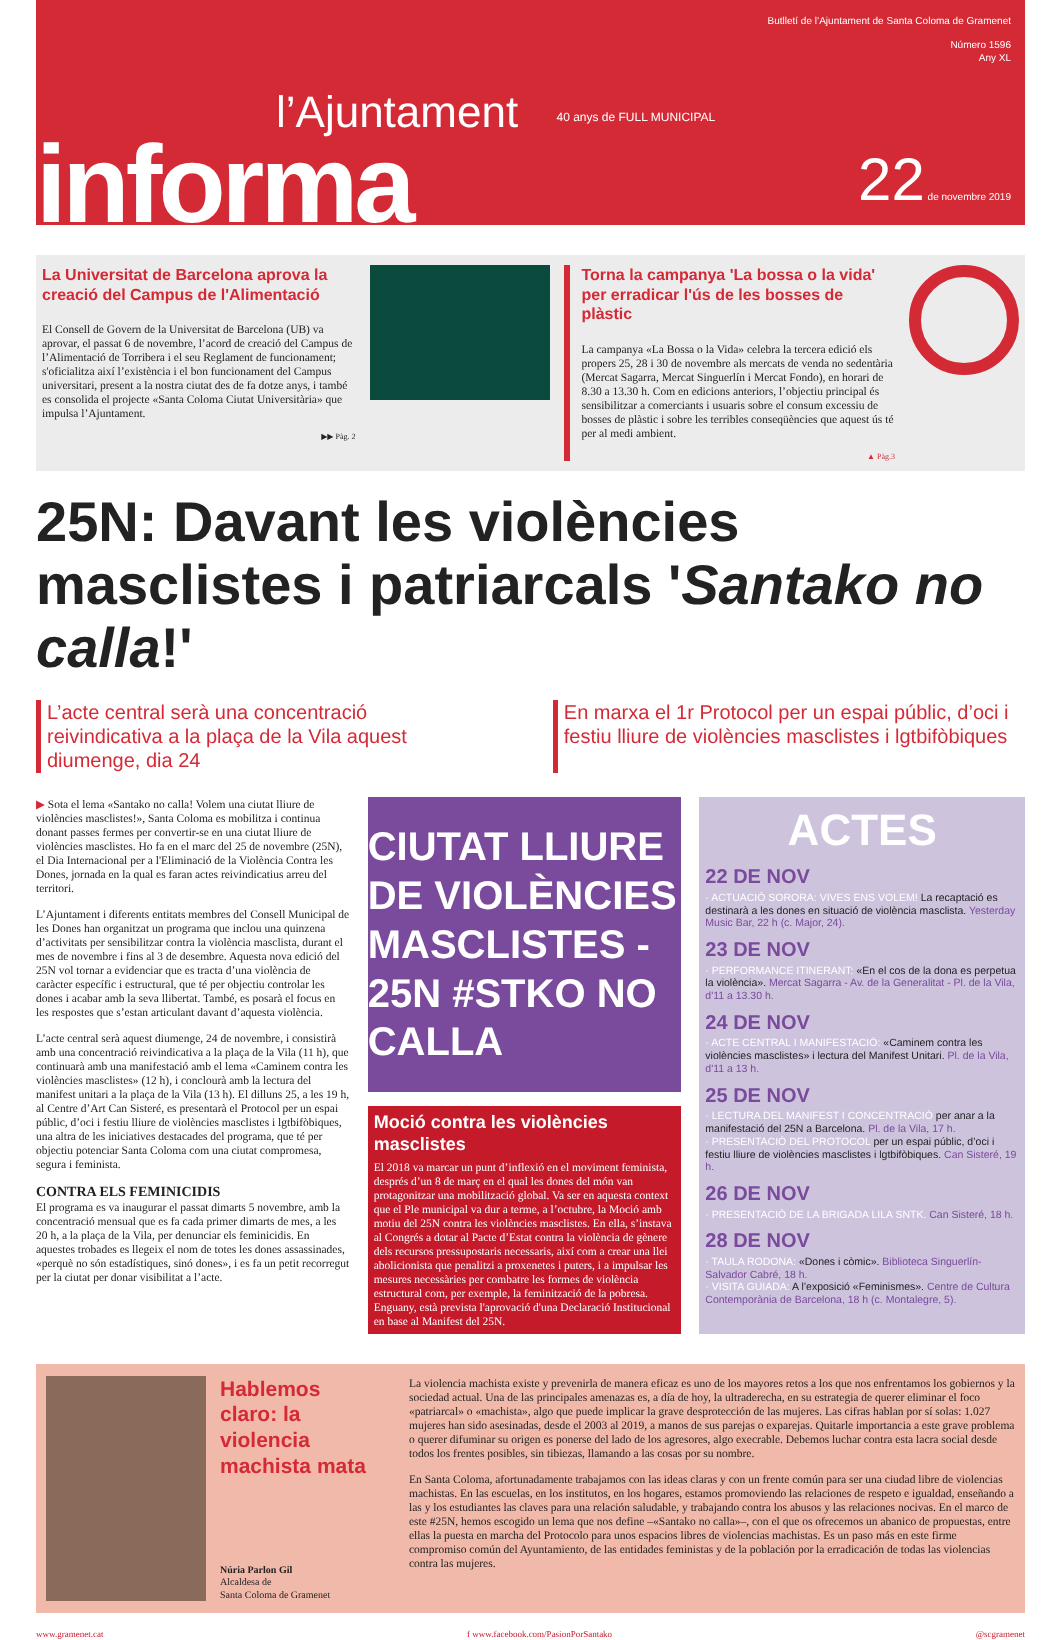l’Ajuntament
informa
40 anys de FULL MUNICIPAL
Butlletí de l’Ajuntament de Santa Coloma de Gramenet
Número 1596
Any XL
22 de novembre 2019
La Universitat de Barcelona aprova la creació del Campus de l'Alimentació
El Consell de Govern de la Universitat de Barcelona (UB) va aprovar, el passat 6 de novembre, l’acord de creació del Campus de l’Alimentació de Torribera i el seu Reglament de funcionament; s'oficialitza així l’existència i el bon funcionament del Campus universitari, present a la nostra ciutat des de fa dotze anys, i també es consolida el projecte «Santa Coloma Ciutat Universitària» que impulsa l’Ajuntament.
▶▶ Pàg. 2
Torna la campanya 'La bossa o la vida' per erradicar l'ús de les bosses de plàstic
La campanya «La Bossa o la Vida» celebra la tercera edició els propers 25, 28 i 30 de novembre als mercats de venda no sedentària (Mercat Sagarra, Mercat Singuerlín i Mercat Fondo), en horari de 8.30 a 13.30 h. Com en edicions anteriors, l’objectiu principal és sensibilitzar a comerciants i usuaris sobre el consum excessiu de bosses de plàstic i sobre les terribles conseqüències que aquest ús té per al medi ambient.
▲ Pàg.3
25N: Davant les violències masclistes i patriarcals 'Santako no calla!'
L’acte central serà una concentració reivindicativa a la plaça de la Vila aquest diumenge, dia 24
En marxa el 1r Protocol per un espai públic, d’oci i festiu lliure de violències masclistes i lgtbifòbiques
▶ Sota el lema «Santako no calla! Volem una ciutat lliure de violències masclistes!», Santa Coloma es mobilitza i continua donant passes fermes per convertir-se en una ciutat lliure de violències masclistes. Ho fa en el marc del 25 de novembre (25N), el Dia Internacional per a l'Eliminació de la Violència Contra les Dones, jornada en la qual es faran actes reivindicatius arreu del territori.
L’Ajuntament i diferents entitats membres del Consell Municipal de les Dones han organitzat un programa que inclou una quinzena d’activitats per sensibilitzar contra la violència masclista, durant el mes de novembre i fins al 3 de desembre. Aquesta nova edició del 25N vol tornar a evidenciar que es tracta d’una violència de caràcter específic i estructural, que té per objectiu controlar les dones i acabar amb la seva llibertat. També, es posarà el focus en les respostes que s’estan articulant davant d’aquesta violència.
L’acte central serà aquest diumenge, 24 de novembre, i consistirà amb una concentració reivindicativa a la plaça de la Vila (11 h), que continuarà amb una manifestació amb el lema «Caminem contra les violències masclistes» (12 h), i conclourà amb la lectura del manifest unitari a la plaça de la Vila (13 h). El dilluns 25, a les 19 h, al Centre d’Art Can Sisteré, es presentarà el Protocol per un espai públic, d’oci i festiu lliure de violències masclistes i lgtbifòbiques, una altra de les iniciatives destacades del programa, que té per objectiu potenciar Santa Coloma com una ciutat compromesa, segura i feminista.
CONTRA ELS FEMINICIDIS
El programa es va inaugurar el passat dimarts 5 novembre, amb la concentració mensual que es fa cada primer dimarts de mes, a les 20 h, a la plaça de la Vila, per denunciar els feminicidis. En aquestes trobades es llegeix el nom de totes les dones assassinades, «perquè no són estadístiques, sinó dones», i es fa un petit recorregut per la ciutat per donar visibilitat a l’acte.
CIUTAT LLIURE DE VIOLÈNCIES MASCLISTES - 25N #STKO NO CALLA
Moció contra les violències masclistes
El 2018 va marcar un punt d’inflexió en el moviment feminista, després d’un 8 de març en el qual les dones del món van protagonitzar una mobilització global. Va ser en aquesta context que el Ple municipal va dur a terme, a l’octubre, la Moció amb motiu del 25N contra les violències masclistes. En ella, s’instava al Congrés a dotar al Pacte d’Estat contra la violència de gènere dels recursos pressupostaris necessaris, així com a crear una llei abolicionista que penalitzi a proxenetes i puters, i a impulsar les mesures necessàries per combatre les formes de violència estructural com, per exemple, la feminització de la pobresa. Enguany, està prevista l'aprovació d'una Declaració Institucional en base al Manifest del 25N.
ACTES
22 DE NOV
· ACTUACIÓ SORORA: VIVES ENS VOLEM! La recaptació es destinarà a les dones en situació de violència masclista. Yesterday Music Bar, 22 h (c. Major, 24).
23 DE NOV
· PERFORMANCE ITINERANT: «En el cos de la dona es perpetua la violència». Mercat Sagarra - Av. de la Generalitat - Pl. de la Vila, d'11 a 13.30 h.
24 DE NOV
· ACTE CENTRAL I MANIFESTACIÓ: «Caminem contra les violències masclistes» i lectura del Manifest Unitari. Pl. de la Vila, d'11 a 13 h.
25 DE NOV
· LECTURA DEL MANIFEST I CONCENTRACIÓ per anar a la manifestació del 25N a Barcelona. Pl. de la Vila, 17 h.
· PRESENTACIÓ DEL PROTOCOL per un espai públic, d’oci i festiu lliure de violències masclistes i lgtbifòbiques. Can Sisteré, 19 h.
26 DE NOV
· PRESENTACIÓ DE LA BRIGADA LILA SNTK. Can Sisteré, 18 h.
28 DE NOV
· TAULA RODONA: «Dones i còmic». Biblioteca Singuerlín-Salvador Cabré, 18 h.
· VISITA GUIADA: A l’exposició «Feminismes». Centre de Cultura Contemporània de Barcelona, 18 h (c. Montalegre, 5).
Hablemos claro: la violencia machista mata
Núria Parlon Gil
Alcaldesa de
Santa Coloma de Gramenet
La violencia machista existe y prevenirla de manera eficaz es uno de los mayores retos a los que nos enfrentamos los gobiernos y la sociedad actual. Una de las principales amenazas es, a día de hoy, la ultraderecha, en su estrategia de querer eliminar el foco «patriarcal» o «machista», algo que puede implicar la grave desprotección de las mujeres. Las cifras hablan por sí solas: 1.027 mujeres han sido asesinadas, desde el 2003 al 2019, a manos de sus parejas o exparejas. Quitarle importancia a este grave problema o querer difuminar su origen es ponerse del lado de los agresores, algo execrable. Debemos luchar contra esta lacra social desde todos los frentes posibles, sin tibiezas, llamando a las cosas por su nombre.
En Santa Coloma, afortunadamente trabajamos con las ideas claras y con un frente común para ser una ciudad libre de violencias machistas. En las escuelas, en los institutos, en los hogares, estamos promoviendo las relaciones de respeto e igualdad, enseñando a las y los estudiantes las claves para una relación saludable, y trabajando contra los abusos y las relaciones nocivas. En el marco de este #25N, hemos escogido un lema que nos define –«Santako no calla»–, con el que os ofrecemos un abanico de propuestas, entre ellas la puesta en marcha del Protocolo para unos espacios libres de violencias machistas. Es un paso más en este firme compromiso común del Ayuntamiento, de las entidades feministas y de la población por la erradicación de todas las violencias contra las mujeres.
www.gramenet.cat f www.facebook.com/PasionPorSantako @scgramenet